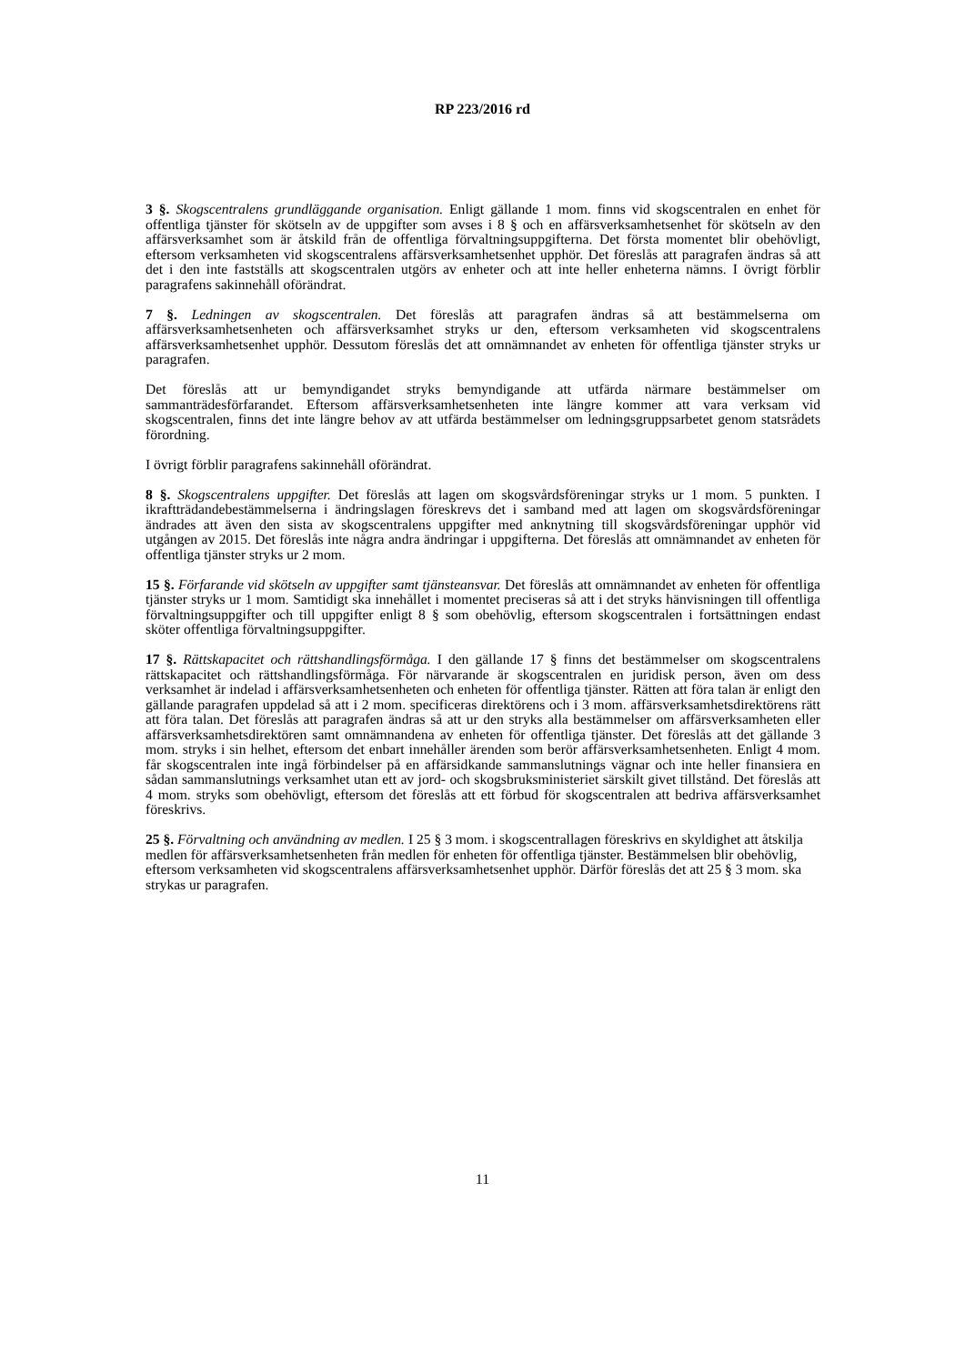RP 223/2016 rd
3 §. Skogscentralens grundläggande organisation. Enligt gällande 1 mom. finns vid skogscentralen en enhet för offentliga tjänster för skötseln av de uppgifter som avses i 8 § och en affärsverksamhetsenhet för skötseln av den affärsverksamhet som är åtskild från de offentliga förvaltningsuppgifterna. Det första momentet blir obehövligt, eftersom verksamheten vid skogscentralens affärsverksamhetsenhet upphör. Det föreslås att paragrafen ändras så att det i den inte fastställs att skogscentralen utgörs av enheter och att inte heller enheterna nämns. I övrigt förblir paragrafens sakinnehåll oförändrat.
7 §. Ledningen av skogscentralen. Det föreslås att paragrafen ändras så att bestämmelserna om affärsverksamhetsenheten och affärsverksamhet stryks ur den, eftersom verksamheten vid skogscentralens affärsverksamhetsenhet upphör. Dessutom föreslås det att omnämnandet av enheten för offentliga tjänster stryks ur paragrafen.
Det föreslås att ur bemyndigandet stryks bemyndigande att utfärda närmare bestämmelser om sammanträdesförfarandet. Eftersom affärsverksamhetsenheten inte längre kommer att vara verksam vid skogscentralen, finns det inte längre behov av att utfärda bestämmelser om ledningsgruppsarbetet genom statsrådets förordning.
I övrigt förblir paragrafens sakinnehåll oförändrat.
8 §. Skogscentralens uppgifter. Det föreslås att lagen om skogsvårdsföreningar stryks ur 1 mom. 5 punkten. I ikraftträdandebestämmelserna i ändringslagen föreskrevs det i samband med att lagen om skogsvårdsföreningar ändrades att även den sista av skogscentralens uppgifter med anknytning till skogsvårdsföreningar upphör vid utgången av 2015. Det föreslås inte några andra ändringar i uppgifterna. Det föreslås att omnämnandet av enheten för offentliga tjänster stryks ur 2 mom.
15 §. Förfarande vid skötseln av uppgifter samt tjänsteansvar. Det föreslås att omnämnandet av enheten för offentliga tjänster stryks ur 1 mom. Samtidigt ska innehållet i momentet preciseras så att i det stryks hänvisningen till offentliga förvaltningsuppgifter och till uppgifter enligt 8 § som obehövlig, eftersom skogscentralen i fortsättningen endast sköter offentliga förvaltningsuppgifter.
17 §. Rättskapacitet och rättshandlingsförmåga. I den gällande 17 § finns det bestämmelser om skogscentralens rättskapacitet och rättshandlingsförmåga. För närvarande är skogscentralen en juridisk person, även om dess verksamhet är indelad i affärsverksamhetsenheten och enheten för offentliga tjänster. Rätten att föra talan är enligt den gällande paragrafen uppdelad så att i 2 mom. specificeras direktörens och i 3 mom. affärsverksamhetsdirektörens rätt att föra talan. Det föreslås att paragrafen ändras så att ur den stryks alla bestämmelser om affärsverksamheten eller affärsverksamhetsdirektören samt omnämnandena av enheten för offentliga tjänster. Det föreslås att det gällande 3 mom. stryks i sin helhet, eftersom det enbart innehåller ärenden som berör affärsverksamhetsenheten. Enligt 4 mom. får skogscentralen inte ingå förbindelser på en affärsidkande sammanslutnings vägnar och inte heller finansiera en sådan sammanslutnings verksamhet utan ett av jord- och skogsbruksministeriet särskilt givet tillstånd. Det föreslås att 4 mom. stryks som obehövligt, eftersom det föreslås att ett förbud för skogscentralen att bedriva affärsverksamhet föreskrivs.
25 §. Förvaltning och användning av medlen. I 25 § 3 mom. i skogscentrallagen föreskrivs en skyldighet att åtskilja medlen för affärsverksamhetsenheten från medlen för enheten för offentliga tjänster. Bestämmelsen blir obehövlig, eftersom verksamheten vid skogscentralens affärsverksamhetsenhet upphör. Därför föreslås det att 25 § 3 mom. ska strykas ur paragrafen.
11